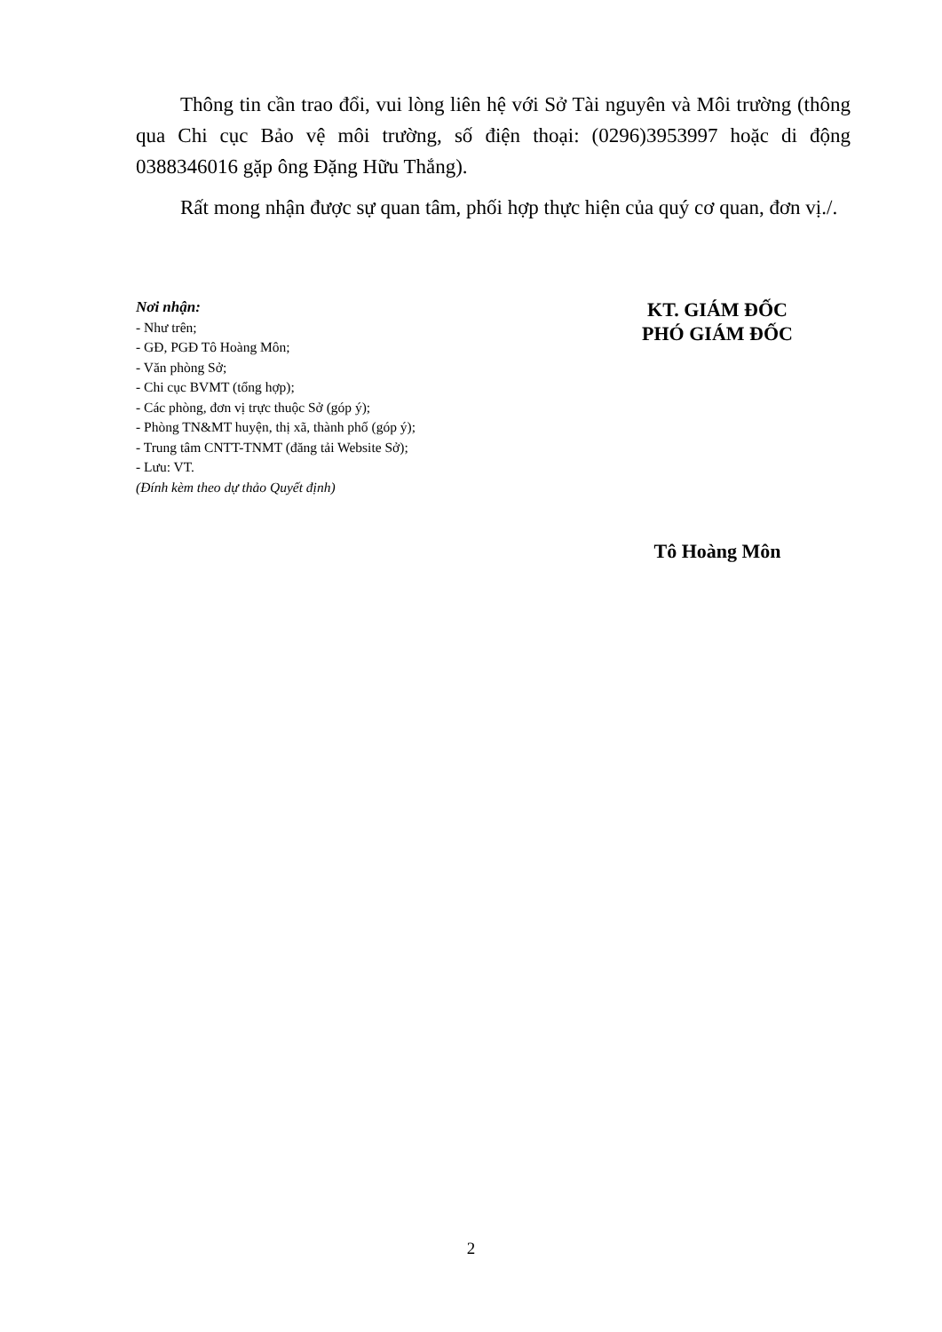Thông tin cần trao đổi, vui lòng liên hệ với Sở Tài nguyên và Môi trường (thông qua Chi cục Bảo vệ môi trường, số điện thoại: (0296)3953997 hoặc di động 0388346016 gặp ông Đặng Hữu Thắng).
Rất mong nhận được sự quan tâm, phối hợp thực hiện của quý cơ quan, đơn vị./.
Nơi nhận:
- Như trên;
- GĐ, PGĐ Tô Hoàng Môn;
- Văn phòng Sở;
- Chi cục BVMT (tổng hợp);
- Các phòng, đơn vị trực thuộc Sở (góp ý);
- Phòng TN&MT huyện, thị xã, thành phố (góp ý);
- Trung tâm CNTT-TNMT (đăng tải Website Sở);
- Lưu: VT.
(Đính kèm theo dự thảo Quyết định)
KT. GIÁM ĐỐC
PHÓ GIÁM ĐỐC
Tô Hoàng Môn
2